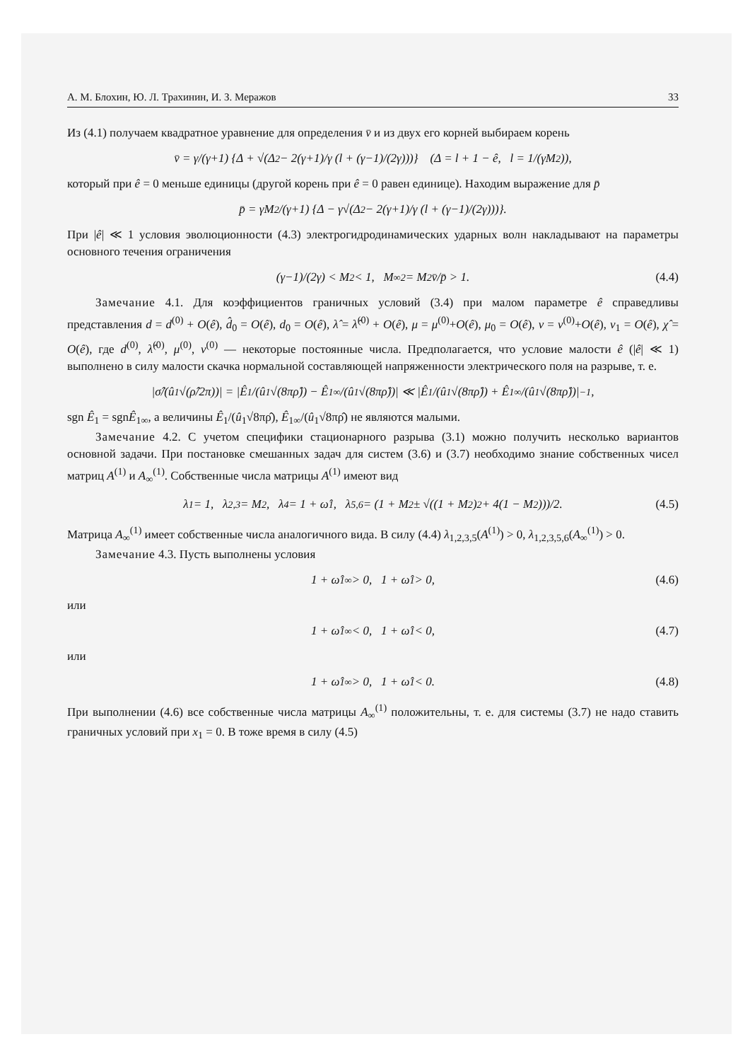А. М. Блохин, Ю. Л. Трахинин, И. З. Меражов 33
Из (4.1) получаем квадратное уравнение для определения v̄ и из двух его корней выбираем корень
v̄ = γ/(γ+1) {Δ + √(Δ<sup>2</sup> − 2(γ+1)/γ (l + (γ−1)/(2γ)))} (Δ = l + 1 − ê, l = 1/(γM<sup>2</sup>)),
который при ê = 0 меньше единицы (другой корень при ê = 0 равен единице). Находим выражение для p̄
p̄ = γM<sup>2</sup>/(γ+1) {Δ − γ√(Δ<sup>2</sup> − 2(γ+1)/γ (l + (γ−1)/(2γ)))}.
При |ê| ≪ 1 условия эволюционности (4.3) электрогидродинамических ударных волн накладывают на параметры основного течения ограничения
(γ−1)/(2γ) < M<sup>2</sup> < 1, M<sub>∞</sub><sup>2</sup> = M<sup>2</sup>v̄/p̄ > 1. (4.4)
Замечание 4.1. Для коэффициентов граничных условий (3.4) при малом параметре ê справедливы представления d = d<sup>(0)</sup> + O(ê), d̂<sub>0</sub> = O(ê), d<sub>0</sub> = O(ê), λ̂ = λ̂<sup>(0)</sup> + O(ê), μ = μ<sup>(0)</sup>+O(ê), μ<sub>0</sub> = O(ê), ν = ν<sup>(0)</sup>+O(ê), ν<sub>1</sub> = O(ê), χ̂ = O(ê), где d<sup>(0)</sup>, λ̂<sup>(0)</sup>, μ<sup>(0)</sup>, ν<sup>(0)</sup> — некоторые постоянные числа. Предполагается, что условие малости ê (|ê| ≪ 1) выполнено в силу малости скачка нормальной составляющей напряженности электрического поля на разрыве, т. е.
|σ̂/(û<sub>1</sub>√(ρ̂/2π))| = |Ê<sub>1</sub>/(û<sub>1</sub>√(8πρ̂)) − Ê<sub>1∞</sub>/(û<sub>1</sub>√(8πρ̂))| ≪ |Ê<sub>1</sub>/(û<sub>1</sub>√(8πρ̂)) + Ê<sub>1∞</sub>/(û<sub>1</sub>√(8πρ̂))|<sup>−1</sup>,
sgn Ê<sub>1</sub> = sgnÊ<sub>1∞</sub>, а величины Ê<sub>1</sub>/(û<sub>1</sub>√8πρ̂), Ê<sub>1∞</sub>/(û<sub>1</sub>√8πρ̂) не являются малыми.
Замечание 4.2. С учетом специфики стационарного разрыва (3.1) можно получить несколько вариантов основной задачи. При постановке смешанных задач для систем (3.6) и (3.7) необходимо знание собственных чисел матриц A<sup>(1)</sup> и A<sub>∞</sub><sup>(1)</sup>. Собственные числа матрицы A<sup>(1)</sup> имеют вид
λ<sub>1</sub> = 1, λ<sub>2,3</sub> = M<sup>2</sup>, λ<sub>4</sub> = 1 + ω̂<sub>1</sub>, λ<sub>5,6</sub> = (1 + M<sup>2</sup> ± √((1 + M<sup>2</sup>)<sup>2</sup> + 4(1 − M<sup>2</sup>)))/2. (4.5)
Матрица A<sub>∞</sub><sup>(1)</sup> имеет собственные числа аналогичного вида. В силу (4.4) λ<sub>1,2,3,5</sub>(A<sup>(1)</sup>) > 0, λ<sub>1,2,3,5,6</sub>(A<sub>∞</sub><sup>(1)</sup>) > 0.
Замечание 4.3. Пусть выполнены условия
1 + ω̂<sub>1∞</sub> > 0, 1 + ω̂<sub>1</sub> > 0, (4.6)
или
1 + ω̂<sub>1∞</sub> < 0, 1 + ω̂<sub>1</sub> < 0, (4.7)
или
1 + ω̂<sub>1∞</sub> > 0, 1 + ω̂<sub>1</sub> < 0. (4.8)
При выполнении (4.6) все собственные числа матрицы A<sub>∞</sub><sup>(1)</sup> положительны, т. е. для системы (3.7) не надо ставить граничных условий при x<sub>1</sub> = 0. В тоже время в силу (4.5)